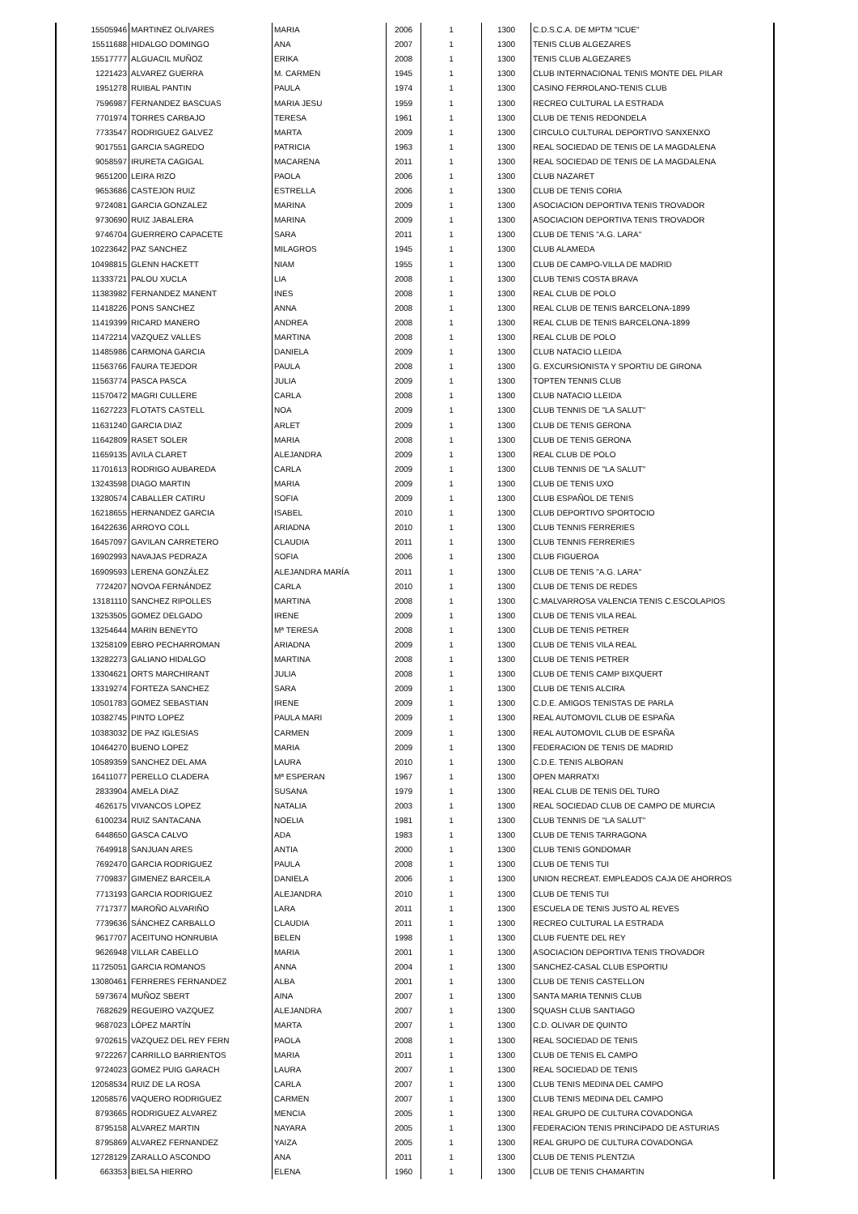| 15505946 | MARTINEZ OLIVARES | MARIA | 2006 | 1 | 1300 | C.D.S.C.A. DE MPTM "ICUE" |
| 15511688 | HIDALGO DOMINGO | ANA | 2007 | 1 | 1300 | TENIS CLUB ALGEZARES |
| 15517777 | ALGUACIL MUÑOZ | ERIKA | 2008 | 1 | 1300 | TENIS CLUB ALGEZARES |
| 1221423 | ALVAREZ GUERRA | M. CARMEN | 1945 | 1 | 1300 | CLUB INTERNACIONAL TENIS MONTE DEL PILAR |
| 1951278 | RUIBAL PANTIN | PAULA | 1974 | 1 | 1300 | CASINO FERROLANO-TENIS CLUB |
| 7596987 | FERNANDEZ BASCUAS | MARIA JESU | 1959 | 1 | 1300 | RECREO CULTURAL LA ESTRADA |
| 7701974 | TORRES CARBAJO | TERESA | 1961 | 1 | 1300 | CLUB DE TENIS REDONDELA |
| 7733547 | RODRIGUEZ GALVEZ | MARTA | 2009 | 1 | 1300 | CIRCULO CULTURAL DEPORTIVO SANXENXO |
| 9017551 | GARCIA SAGREDO | PATRICIA | 1963 | 1 | 1300 | REAL SOCIEDAD DE TENIS DE LA MAGDALENA |
| 9058597 | IRURETA CAGIGAL | MACARENA | 2011 | 1 | 1300 | REAL SOCIEDAD DE TENIS DE LA MAGDALENA |
| 9651200 | LEIRA RIZO | PAOLA | 2006 | 1 | 1300 | CLUB NAZARET |
| 9653686 | CASTEJON RUIZ | ESTRELLA | 2006 | 1 | 1300 | CLUB DE TENIS CORIA |
| 9724081 | GARCIA GONZALEZ | MARINA | 2009 | 1 | 1300 | ASOCIACION DEPORTIVA TENIS TROVADOR |
| 9730690 | RUIZ JABALERA | MARINA | 2009 | 1 | 1300 | ASOCIACION DEPORTIVA TENIS TROVADOR |
| 9746704 | GUERRERO CAPACETE | SARA | 2011 | 1 | 1300 | CLUB DE TENIS "A.G. LARA" |
| 10223642 | PAZ SANCHEZ | MILAGROS | 1945 | 1 | 1300 | CLUB ALAMEDA |
| 10498815 | GLENN HACKETT | NIAM | 1955 | 1 | 1300 | CLUB DE CAMPO-VILLA DE MADRID |
| 11333721 | PALOU XUCLA | LIA | 2008 | 1 | 1300 | CLUB TENIS COSTA BRAVA |
| 11383982 | FERNANDEZ MANENT | INES | 2008 | 1 | 1300 | REAL CLUB DE POLO |
| 11418226 | PONS SANCHEZ | ANNA | 2008 | 1 | 1300 | REAL CLUB DE TENIS BARCELONA-1899 |
| 11419399 | RICARD MANERO | ANDREA | 2008 | 1 | 1300 | REAL CLUB DE TENIS BARCELONA-1899 |
| 11472214 | VAZQUEZ VALLES | MARTINA | 2008 | 1 | 1300 | REAL CLUB DE POLO |
| 11485986 | CARMONA GARCIA | DANIELA | 2009 | 1 | 1300 | CLUB NATACIO LLEIDA |
| 11563766 | FAURA TEJEDOR | PAULA | 2008 | 1 | 1300 | G. EXCURSIONISTA Y SPORTIU DE GIRONA |
| 11563774 | PASCA PASCA | JULIA | 2009 | 1 | 1300 | TOPTEN TENNIS CLUB |
| 11570472 | MAGRI CULLERE | CARLA | 2008 | 1 | 1300 | CLUB NATACIO LLEIDA |
| 11627223 | FLOTATS CASTELL | NOA | 2009 | 1 | 1300 | CLUB TENNIS DE "LA SALUT" |
| 11631240 | GARCIA DIAZ | ARLET | 2009 | 1 | 1300 | CLUB DE TENIS GERONA |
| 11642809 | RASET SOLER | MARIA | 2008 | 1 | 1300 | CLUB DE TENIS GERONA |
| 11659135 | AVILA CLARET | ALEJANDRA | 2009 | 1 | 1300 | REAL CLUB DE POLO |
| 11701613 | RODRIGO AUBAREDA | CARLA | 2009 | 1 | 1300 | CLUB TENNIS DE "LA SALUT" |
| 13243598 | DIAGO MARTIN | MARIA | 2009 | 1 | 1300 | CLUB DE TENIS UXO |
| 13280574 | CABALLER CATIRU | SOFIA | 2009 | 1 | 1300 | CLUB ESPAÑOL DE TENIS |
| 16218655 | HERNANDEZ GARCIA | ISABEL | 2010 | 1 | 1300 | CLUB DEPORTIVO SPORTOCIO |
| 16422636 | ARROYO COLL | ARIADNA | 2010 | 1 | 1300 | CLUB TENNIS FERRERIES |
| 16457097 | GAVILAN CARRETERO | CLAUDIA | 2011 | 1 | 1300 | CLUB TENNIS FERRERIES |
| 16902993 | NAVAJAS PEDRAZA | SOFIA | 2006 | 1 | 1300 | CLUB FIGUEROA |
| 16909593 | LERENA GONZÁLEZ | ALEJANDRA MARÍA | 2011 | 1 | 1300 | CLUB DE TENIS "A.G. LARA" |
| 7724207 | NOVOA FERNÁNDEZ | CARLA | 2010 | 1 | 1300 | CLUB DE TENIS DE REDES |
| 13181110 | SANCHEZ RIPOLLES | MARTINA | 2008 | 1 | 1300 | C.MALVARROSA VALENCIA TENIS C.ESCOLAPIOS |
| 13253505 | GOMEZ DELGADO | IRENE | 2009 | 1 | 1300 | CLUB DE TENIS VILA REAL |
| 13254644 | MARIN BENEYTO | Mª TERESA | 2008 | 1 | 1300 | CLUB DE TENIS PETRER |
| 13258109 | EBRO PECHARROMAN | ARIADNA | 2009 | 1 | 1300 | CLUB DE TENIS VILA REAL |
| 13282273 | GALIANO HIDALGO | MARTINA | 2008 | 1 | 1300 | CLUB DE TENIS PETRER |
| 13304621 | ORTS MARCHIRANT | JULIA | 2008 | 1 | 1300 | CLUB DE TENIS CAMP BIXQUERT |
| 13319274 | FORTEZA SANCHEZ | SARA | 2009 | 1 | 1300 | CLUB DE TENIS ALCIRA |
| 10501783 | GOMEZ SEBASTIAN | IRENE | 2009 | 1 | 1300 | C.D.E. AMIGOS TENISTAS DE PARLA |
| 10382745 | PINTO LOPEZ | PAULA MARI | 2009 | 1 | 1300 | REAL AUTOMOVIL CLUB DE ESPAÑA |
| 10383032 | DE PAZ IGLESIAS | CARMEN | 2009 | 1 | 1300 | REAL AUTOMOVIL CLUB DE ESPAÑA |
| 10464270 | BUENO LOPEZ | MARIA | 2009 | 1 | 1300 | FEDERACION DE TENIS DE MADRID |
| 10589359 | SANCHEZ DEL AMA | LAURA | 2010 | 1 | 1300 | C.D.E. TENIS ALBORAN |
| 16411077 | PERELLO CLADERA | Mª ESPERAN | 1967 | 1 | 1300 | OPEN MARRATXI |
| 2833904 | AMELA DIAZ | SUSANA | 1979 | 1 | 1300 | REAL CLUB DE TENIS DEL TURO |
| 4626175 | VIVANCOS LOPEZ | NATALIA | 2003 | 1 | 1300 | REAL SOCIEDAD CLUB DE CAMPO DE MURCIA |
| 6100234 | RUIZ SANTACANA | NOELIA | 1981 | 1 | 1300 | CLUB TENNIS DE "LA SALUT" |
| 6448650 | GASCA CALVO | ADA | 1983 | 1 | 1300 | CLUB DE TENIS TARRAGONA |
| 7649918 | SANJUAN ARES | ANTIA | 2000 | 1 | 1300 | CLUB TENIS GONDOMAR |
| 7692470 | GARCIA RODRIGUEZ | PAULA | 2008 | 1 | 1300 | CLUB DE TENIS TUI |
| 7709837 | GIMENEZ BARCEILA | DANIELA | 2006 | 1 | 1300 | UNION RECREAT. EMPLEADOS CAJA DE AHORROS |
| 7713193 | GARCIA RODRIGUEZ | ALEJANDRA | 2010 | 1 | 1300 | CLUB DE TENIS TUI |
| 7717377 | MAROÑO ALVARIÑO | LARA | 2011 | 1 | 1300 | ESCUELA DE TENIS JUSTO AL REVES |
| 7739636 | SÁNCHEZ CARBALLO | CLAUDIA | 2011 | 1 | 1300 | RECREO CULTURAL LA ESTRADA |
| 9617707 | ACEITUNO HONRUBIA | BELEN | 1998 | 1 | 1300 | CLUB FUENTE DEL REY |
| 9626948 | VILLAR CABELLO | MARIA | 2001 | 1 | 1300 | ASOCIACION DEPORTIVA TENIS TROVADOR |
| 11725051 | GARCIA ROMANOS | ANNA | 2004 | 1 | 1300 | SANCHEZ-CASAL CLUB ESPORTIU |
| 13080461 | FERRERES FERNANDEZ | ALBA | 2001 | 1 | 1300 | CLUB DE TENIS CASTELLON |
| 5973674 | MUÑOZ SBERT | AINA | 2007 | 1 | 1300 | SANTA MARIA TENNIS CLUB |
| 7682629 | REGUEIRO VAZQUEZ | ALEJANDRA | 2007 | 1 | 1300 | SQUASH CLUB SANTIAGO |
| 9687023 | LÓPEZ MARTÍN | MARTA | 2007 | 1 | 1300 | C.D. OLIVAR DE QUINTO |
| 9702615 | VAZQUEZ DEL REY FERN | PAOLA | 2008 | 1 | 1300 | REAL SOCIEDAD DE TENIS |
| 9722267 | CARRILLO BARRIENTOS | MARIA | 2011 | 1 | 1300 | CLUB DE TENIS EL CAMPO |
| 9724023 | GOMEZ PUIG GARACH | LAURA | 2007 | 1 | 1300 | REAL SOCIEDAD DE TENIS |
| 12058534 | RUIZ DE LA ROSA | CARLA | 2007 | 1 | 1300 | CLUB TENIS MEDINA DEL CAMPO |
| 12058576 | VAQUERO RODRIGUEZ | CARMEN | 2007 | 1 | 1300 | CLUB TENIS MEDINA DEL CAMPO |
| 8793665 | RODRIGUEZ ALVAREZ | MENCIA | 2005 | 1 | 1300 | REAL GRUPO DE CULTURA COVADONGA |
| 8795158 | ALVAREZ MARTIN | NAYARA | 2005 | 1 | 1300 | FEDERACION TENIS PRINCIPADO DE ASTURIAS |
| 8795869 | ALVAREZ FERNANDEZ | YAIZA | 2005 | 1 | 1300 | REAL GRUPO DE CULTURA COVADONGA |
| 12728129 | ZARALLO ASCONDO | ANA | 2011 | 1 | 1300 | CLUB DE TENIS PLENTZIA |
| 663353 | BIELSA HIERRO | ELENA | 1960 | 1 | 1300 | CLUB DE TENIS CHAMARTIN |